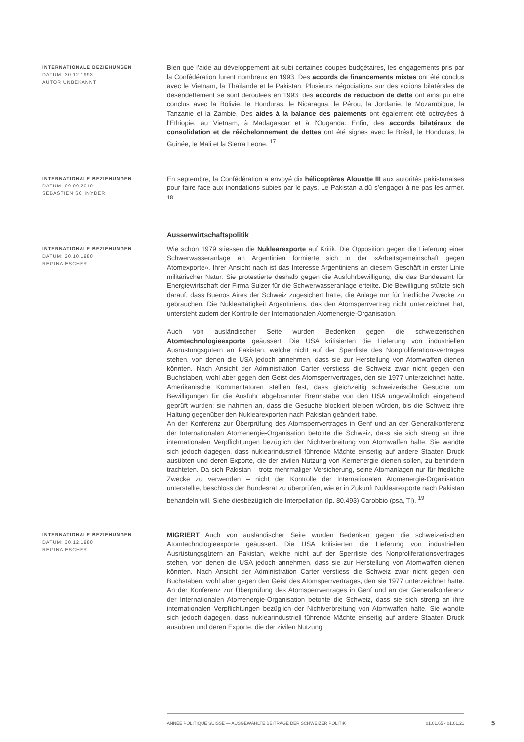INTERNATIONALE BEZIEHUNGEN
DATUM: 30.12.1993
AUTOR UNBEKANNT
Bien que l'aide au développement ait subi certaines coupes budgétaires, les engagements pris par la Confédération furent nombreux en 1993. Des accords de financements mixtes ont été conclus avec le Vietnam, la Thaïlande et le Pakistan. Plusieurs négociations sur des actions bilatérales de désendettement se sont déroulées en 1993; des accords de réduction de dette ont ainsi pu être conclus avec la Bolivie, le Honduras, le Nicaragua, le Pérou, la Jordanie, le Mozambique, la Tanzanie et la Zambie. Des aides à la balance des paiements ont également été octroyées à l'Ethiopie, au Vietnam, à Madagascar et à l'Ouganda. Enfin, des accords bilatéraux de consolidation et de rééchelonnement de dettes ont été signés avec le Brésil, le Honduras, la Guinée, le Mali et la Sierra Leone. <sup>17</sup>
INTERNATIONALE BEZIEHUNGEN
DATUM: 09.09.2010
SÉBASTIEN SCHNYDER
En septembre, la Confédération a envoyé dix hélicoptères Alouette III aux autorités pakistanaises pour faire face aux inondations subies par le pays. Le Pakistan a dû s’engager à ne pas les armer. <sup>18</sup>
Aussenwirtschaftspolitik
INTERNATIONALE BEZIEHUNGEN
DATUM: 20.10.1980
REGINA ESCHER
Wie schon 1979 stiessen die Nuklearexporte auf Kritik. Die Opposition gegen die Lieferung einer Schwerwasseranlage an Argentinien formierte sich in der «Arbeitsgemeinschaft gegen Atomexporte». Ihrer Ansicht nach ist das Interesse Argentiniens an diesem Geschäft in erster Linie militärischer Natur. Sie protestierte deshalb gegen die Ausfuhrbewilligung, die das Bundesamt für Energiewirtschaft der Firma Sulzer für die Schwerwasseranlage erteilte. Die Bewilligung stützte sich darauf, dass Buenos Aires der Schweiz zugesichert hatte, die Anlage nur für friedliche Zwecke zu gebrauchen. Die Nukleartätigkeit Argentiniens, das den Atomsperrvertrag nicht unterzeichnet hat, untersteht zudem der Kontrolle der Internationalen Atomenergie-Organisation.
Auch von ausländischer Seite wurden Bedenken gegen die schweizerischen Atomtechnologieexporte geäussert. Die USA kritisierten die Lieferung von industriellen Ausrüstungsgütern an Pakistan, welche nicht auf der Sperrliste des Nonproliferationsvertrages stehen, von denen die USA jedoch annehmen, dass sie zur Herstellung von Atomwaffen dienen könnten. Nach Ansicht der Administration Carter verstiess die Schweiz zwar nicht gegen den Buchstaben, wohl aber gegen den Geist des Atomsperrvertrages, den sie 1977 unterzeichnet hatte. Amerikanische Kommentatoren stellten fest, dass gleichzeitig schweizerische Gesuche um Bewilligungen für die Ausfuhr abgebrannter Brennstäbe von den USA ungewöhnlich eingehend geprüft wurden; sie nahmen an, dass die Gesuche blockiert bleiben würden, bis die Schweiz ihre Haltung gegenüber den Nuklearexporten nach Pakistan geändert habe.
An der Konferenz zur Überprüfung des Atomsperrvertrages in Genf und an der Generalkonferenz der Internationalen Atomenergie-Organisation betonte die Schweiz, dass sie sich streng an ihre internationalen Verpflichtungen bezüglich der Nichtverbreitung von Atomwaffen halte. Sie wandte sich jedoch dagegen, dass nuklearindustriell führende Mächte einseitig auf andere Staaten Druck ausübten und deren Exporte, die der zivilen Nutzung von Kernenergie dienen sollen, zu behindern trachteten. Da sich Pakistan – trotz mehrmaliger Versicherung, seine Atomanlagen nur für friedliche Zwecke zu verwenden – nicht der Kontrolle der Internationalen Atomenergie-Organisation unterstellte, beschloss der Bundesrat zu überprüfen, wie er in Zukunft Nuklearexporte nach Pakistan behandeln will. Siehe diesbezüglich die Interpellation (Ip. 80.493) Carobbio (psa, TI). <sup>19</sup>
INTERNATIONALE BEZIEHUNGEN
DATUM: 30.12.1980
REGINA ESCHER
MIGRIERT Auch von ausländischer Seite wurden Bedenken gegen die schweizerischen Atomtechnologieexporte geäussert. Die USA kritisierten die Lieferung von industriellen Ausrüstungsgütern an Pakistan, welche nicht auf der Sperrliste des Nonproliferationsvertrages stehen, von denen die USA jedoch annehmen, dass sie zur Herstellung von Atomwaffen dienen könnten. Nach Ansicht der Administration Carter verstiess die Schweiz zwar nicht gegen den Buchstaben, wohl aber gegen den Geist des Atomsperrvertrages, den sie 1977 unterzeichnet hatte. An der Konferenz zur Überprüfung des Atomsperrvertrages in Genf und an der Generalkonferenz der Internationalen Atomenergie-Organisation betonte die Schweiz, dass sie sich streng an ihre internationalen Verpflichtungen bezüglich der Nichtverbreitung von Atomwaffen halte. Sie wandte sich jedoch dagegen, dass nuklearindustriell führende Mächte einseitig auf andere Staaten Druck ausübten und deren Exporte, die der zivilen Nutzung
ANNÉE POLITIQUE SUISSE — AUSGEWÄHLTE BEITRÄGE DER SCHWEIZER POLITIK 01.01.65 - 01.01.21
5